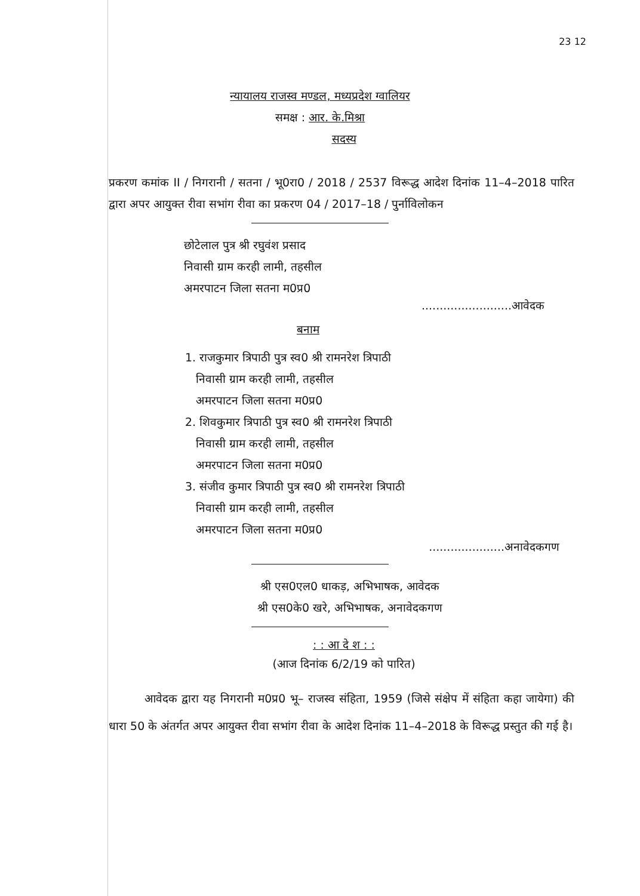23 12
न्यायालय राजस्व मण्डल, मध्यप्रदेश ग्वालियर
समक्ष : आर. के.मिश्रा
सदस्य
प्रकरण कमांक II / निगरानी / सतना / भू0रा0 / 2018 / 2537 विरूद्ध आदेश दिनांक 11–4–2018 पारित द्वारा अपर आयुक्त रीवा सभांग रीवा का प्रकरण 04 / 2017–18 / पुर्नाविलोकन
छोटेलाल पुत्र श्री रघुवंश प्रसाद
निवासी ग्राम करही लामी, तहसील
अमरपाटन जिला सतना म0प्र0
.........................आवेदक
बनाम
1. राजकुमार त्रिपाठी पुत्र स्व0 श्री रामनरेश त्रिपाठी
निवासी ग्राम करही लामी, तहसील
अमरपाटन जिला सतना म0प्र0
2. शिवकुमार त्रिपाठी पुत्र स्व0 श्री रामनरेश त्रिपाठी
निवासी ग्राम करही लामी, तहसील
अमरपाटन जिला सतना म0प्र0
3. संजीव कुमार त्रिपाठी पुत्र स्व0 श्री रामनरेश त्रिपाठी
निवासी ग्राम करही लामी, तहसील
अमरपाटन जिला सतना म0प्र0
.....................अनावेदकगण
श्री एस0एल0 धाकड़, अभिभाषक, आवेदक
श्री एस0के0 खरे, अभिभाषक, अनावेदकगण
: : आ दे श : :
(आज दिनांक 6/2/19 को पारित)
आवेदक द्वारा यह निगरानी म0प्र0 भू– राजस्व संहिता, 1959 (जिसे संक्षेप में संहिता कहा जायेगा) की धारा 50 के अंतर्गत अपर आयुक्त रीवा सभांग रीवा के आदेश दिनांक 11–4–2018 के विरूद्ध प्रस्तुत की गई है।